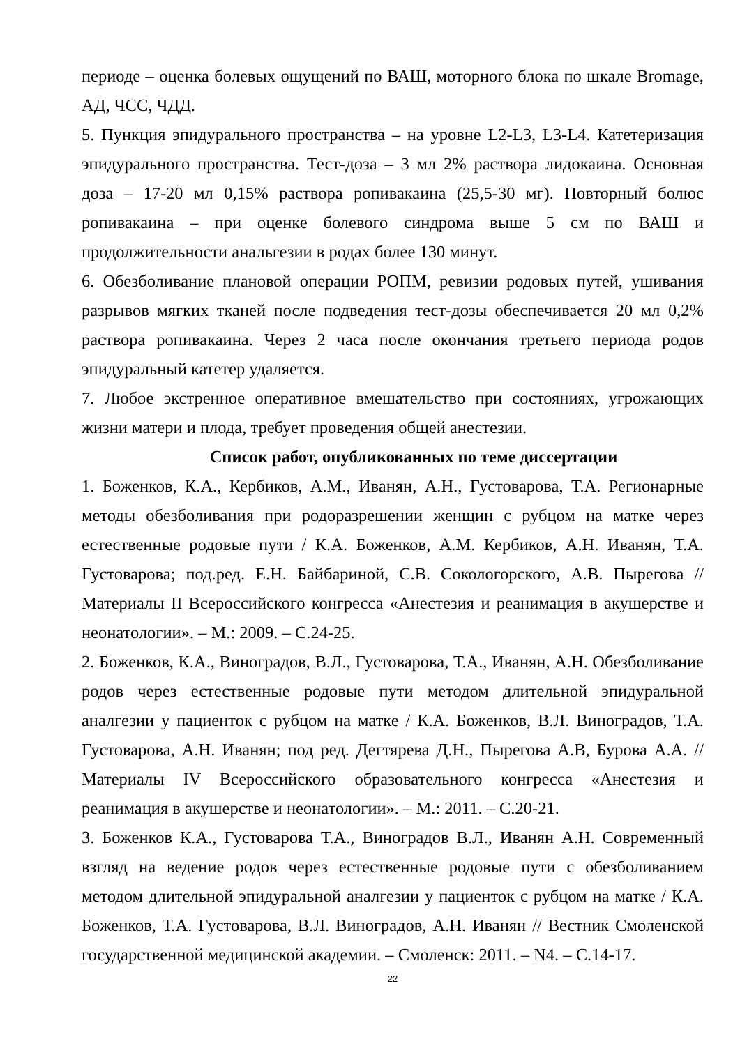периоде – оценка болевых ощущений по ВАШ, моторного блока по шкале Bromage, АД, ЧСС, ЧДД.
5. Пункция эпидурального пространства – на уровне L2-L3, L3-L4. Катетеризация эпидурального пространства. Тест-доза – 3 мл 2% раствора лидокаина. Основная доза – 17-20 мл 0,15% раствора ропивакаина (25,5-30 мг). Повторный болюс ропивакаина – при оценке болевого синдрома выше 5 см по ВАШ и продолжительности анальгезии в родах более 130 минут.
6. Обезболивание плановой операции РОПМ, ревизии родовых путей, ушивания разрывов мягких тканей после подведения тест-дозы обеспечивается 20 мл 0,2% раствора ропивакаина. Через 2 часа после окончания третьего периода родов эпидуральный катетер удаляется.
7. Любое экстренное оперативное вмешательство при состояниях, угрожающих жизни матери и плода, требует проведения общей анестезии.
Список работ, опубликованных по теме диссертации
1. Боженков, К.А., Кербиков, А.М., Иванян, А.Н., Густоварова, Т.А. Регионарные методы обезболивания при родоразрешении женщин с рубцом на матке через естественные родовые пути / К.А. Боженков, А.М. Кербиков, А.Н. Иванян, Т.А. Густоварова; под.ред. Е.Н. Байбариной, С.В. Сокологорского, А.В. Пырегова // Материалы II Всероссийского конгресса «Анестезия и реанимация в акушерстве и неонатологии». – М.: 2009. – С.24-25.
2. Боженков, К.А., Виноградов, В.Л., Густоварова, Т.А., Иванян, А.Н. Обезболивание родов через естественные родовые пути методом длительной эпидуральной аналгезии у пациенток с рубцом на матке / К.А. Боженков, В.Л. Виноградов, Т.А. Густоварова, А.Н. Иванян; под ред. Дегтярева Д.Н., Пырегова А.В, Бурова А.А. // Материалы IV Всероссийского образовательного конгресса «Анестезия и реанимация в акушерстве и неонатологии». – М.: 2011. – С.20-21.
3. Боженков К.А., Густоварова Т.А., Виноградов В.Л., Иванян А.Н. Современный взгляд на ведение родов через естественные родовые пути с обезболиванием методом длительной эпидуральной аналгезии у пациенток с рубцом на матке / К.А. Боженков, Т.А. Густоварова, В.Л. Виноградов, А.Н. Иванян // Вестник Смоленской государственной медицинской академии. – Смоленск: 2011. – N4. – С.14-17.
22